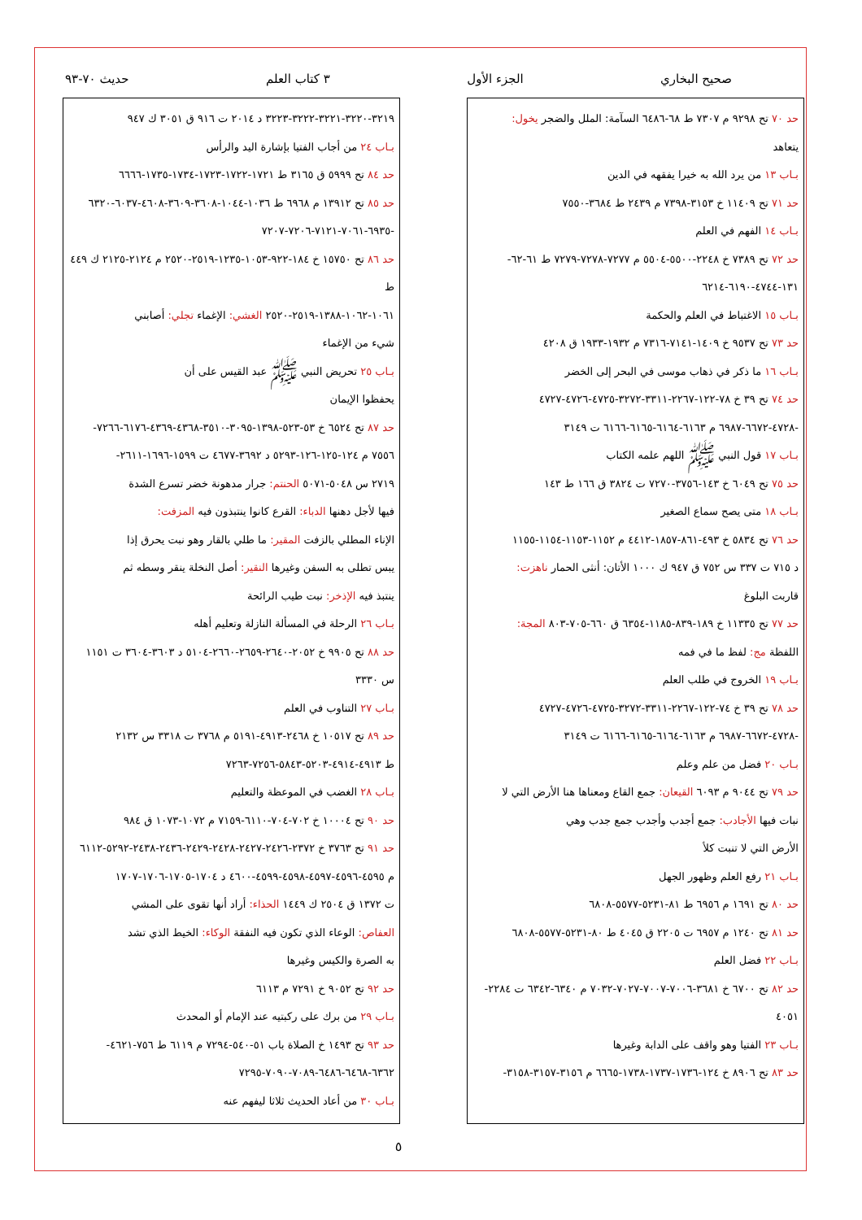صحيح البخاري الجزء الأول ٣ كتاب العلم حديث ٧٠-٩٣
حد ٧٠ تح ٩٢٩٨ م ٧٣٠٧ ط ٦٨-٦٤٨٦ السآمة: الملل والضجر يخول:
يتعاهد
بـاب ١٣ من يرد الله به خيرا يفقهه في الدين
حد ٧١ تح ١١٤٠٩ خ ٣١٥٣-٧٣٩٨ م ٢٤٣٩ ط ٣٦٨٤-٧٥٥٠
بـاب ١٤ الفهم في العلم
حد ٧٢ تح ٧٣٨٩ خ ٢٢٤٨-٥٥٠٠-٥٥٠٤ م ٧٢٧٧-٧٢٧٨-٧٢٧٩ ط ٦١-٦٢-
١٣١-٤٧٤٤-٦١٩٠-٦٢١٤
بـاب ١٥ الاغتباط في العلم والحكمة
حد ٧٣ تح ٩٥٣٧ خ ١٤٠٩-٧١٤١-٧٣١٦ م ١٩٣٢-١٩٣٣ ق ٤٢٠٨
بـاب ١٦ ما ذكر في ذهاب موسى في البحر إلى الخضر
حد ٧٤ تح ٣٩ خ ٧٨-١٢٢-٢٢٦٧-٣٣١١-٣٢٧٢-٤٧٢٥-٤٧٢٦-٤٧٢٧
-٤٧٢٨-٦٦٧٢-٦٩٨٧ م ٦١٦٣-٦١٦٤-٦١٦٥-٦١٦٦ ت ٣١٤٩
بـاب ١٧ قول النبي ﷺ اللهم علمه الكتاب
حد ٧٥ تح ٦٠٤٩ خ ١٤٣-٣٧٥٦-٧٢٧٠ ت ٣٨٢٤ ق ١٦٦ ط ١٤٣
بـاب ١٨ متى يصح سماع الصغير
حد ٧٦ تح ٥٨٣٤ خ ٤٩٣-٨٦١-١٨٥٧-٤٤١٢ م ١١٥٢-١١٥٣-١١٥٤-١١٥٥
د ٧١٥ ت ٣٣٧ س ٧٥٢ ق ٩٤٧ ك ١٠٠٠ الأتان: أنثى الحمار ناهزت:
قاربت البلوغ
حد ٧٧ تح ١١٣٣٥ خ ١٨٩-٨٣٩-١١٨٥-٦٣٥٤ ق ٦٦٠-٧٠٥-٨٠٣ المجة:
اللفظة مج: لفظ ما في فمه
بـاب ١٩ الخروج في طلب العلم
حد ٧٨ تح ٣٩ خ ٧٤-١٢٢-٢٢٦٧-٣٣١١-٣٢٧٢-٤٧٢٥-٤٧٢٦-٤٧٢٧
-٤٧٢٨-٦٦٧٢-٦٩٨٧ م ٦١٦٣-٦١٦٤-٦١٦٥-٦١٦٦ ت ٣١٤٩
بـاب ٢٠ فضل من علم وعلم
حد ٧٩ تح ٩٠٤٤ م ٦٠٩٣ القيعان: جمع القاع ومعناها هنا الأرض التي لا
نبات فيها الأجادب: جمع أجدب وأجدب جمع جدب وهي
الأرض التي لا تنبت كلأ
بـاب ٢١ رفع العلم وظهور الجهل
حد ٨٠ تح ١٦٩١ م ٦٩٥٦ ط ٨١-٥٢٣١-٥٥٧٧-٦٨٠٨
حد ٨١ تح ١٢٤٠ م ٦٩٥٧ ت ٢٢٠٥ ق ٤٠٤٥ ط ٨٠-٥٢٣١-٥٥٧٧-٦٨٠٨
بـاب ٢٢ فضل العلم
حد ٨٢ تح ٦٧٠٠ خ ٣٦٨١-٧٠٠٦-٧٠٠٧-٧٠٢٧-٧٠٣٢ م ٦٣٤٠-٦٣٤٢ ت ٢٢٨٤-
٤٠٥١
بـاب ٢٣ الفتيا وهو واقف على الدابة وغيرها
حد ٨٣ تح ٨٩٠٦ خ ١٢٤-١٧٣٦-١٧٣٧-١٧٣٨-٦٦٦٥ م ٣١٥٦-٣١٥٧-٣١٥٨-
٣٢١٩-٣٢٢٠-٣٢٢١-٣٢٢٢-٣٢٢٣ د ٢٠١٤ ت ٩١٦ ق ٣٠٥١ ك ٩٤٧
بـاب ٢٤ من أجاب الفتيا بإشارة اليد والرأس
حد ٨٤ تح ٥٩٩٩ ق ٣١٦٥ ط ١٧٢١-١٧٢٢-١٧٢٣-١٧٣٤-١٧٣٥-٦٦٦٦
حد ٨٥ تح ١٣٩١٢ م ٦٩٦٨ ط ١٠٣٦-١٠٤٤-٣٦٠٨-٣٦٠٩-٤٦٠٨-٦٠٣٧-٦٣٢٠
-٦٩٣٥-٧٠٦١-٧١٢١-٧٢٠٦-٧٢٠٧
حد ٨٦ تح ١٥٧٥٠ خ ١٨٤-٩٢٢-١٠٥٣-١٢٣٥-٢٥١٩-٢٥٢٠ م ٢١٢٤-٢١٢٥ ك ٤٤٩ ط
١٠٦١-١٠٦٢-١٣٨٨-٢٥١٩-٢٥٢٠ الغشي: الإغماء تجلي: أصابني
شيء من الإغماء
بـاب ٢٥ تحريض النبي ﷺ عبد القيس على أن
يحفظوا الإيمان
حد ٨٧ تح ٦٥٢٤ خ ٥٣-٥٢٣-١٣٩٨-٣٠٩٥-٣٥١٠-٤٣٦٨-٤٣٦٩-٦١٧٦-٧٢٦٦-
٧٥٥٦ م ١٢٤-١٢٥-١٢٦-٥٢٩٣ د ٣٦٩٢-٤٦٧٧ ت ١٥٩٩-١٦٩٦-٢٦١١-
٢٧١٩ س ٥٠٤٨-٥٠٧١ الحنتم: جرار مدهونة خضر تسرع الشدة
فيها لأجل دهنها الدباء: القرع كانوا ينتبذون فيه المزفت:
الإناء المطلي بالزفت المقير: ما طلي بالقار وهو نبت يحرق إذا
يبس تطلى به السفن وغيرها النقير: أصل النخلة ينقر وسطه ثم
ينتبذ فيه الإذخر: نبت طيب الرائحة
بـاب ٢٦ الرحلة في المسألة النازلة وتعليم أهله
حد ٨٨ تح ٩٩٠٥ خ ٢٠٥٢-٢٦٤٠-٢٦٥٩-٢٦٦٠-٥١٠٤ د ٣٦٠٣-٣٦٠٤ ت ١١٥١
س ٣٣٣٠
بـاب ٢٧ التناوب في العلم
حد ٨٩ تح ١٠٥١٧ خ ٢٤٦٨-٤٩١٣-٥١٩١ م ٣٧٦٨ ت ٣٣١٨ س ٢١٣٢
ط ٤٩١٣-٤٩١٤-٥٢٠٣-٥٨٤٣-٧٢٥٦-٧٢٦٣
بـاب ٢٨ الغضب في الموعظة والتعليم
حد ٩٠ تح ١٠٠٠٤ خ ٧٠٢-٧٠٤-٦١١٠-٧١٥٩ م ١٠٧٢-١٠٧٣ ق ٩٨٤
حد ٩١ تح ٣٧٦٣ خ ٢٣٧٢-٢٤٢٦-٢٤٢٧-٢٤٢٨-٢٤٢٩-٢٤٣٦-٢٤٣٨-٥٢٩٢-٦١١٢
م ٤٥٩٥-٤٥٩٦-٤٥٩٧-٤٥٩٨-٤٥٩٩-٤٦٠٠ د ١٧٠٤-١٧٠٥-١٧٠٦-١٧٠٧
ت ١٣٧٢ ق ٢٥٠٤ ك ١٤٤٩ الحذاء: أراد أنها تقوى على المشي
العفاص: الوعاء الذي تكون فيه النفقة الوكاء: الخيط الذي تشد
به الصرة والكيس وغيرها
حد ٩٢ تح ٩٠٥٢ خ ٧٢٩١ م ٦١١٣
بـاب ٢٩ من برك على ركبتيه عند الإمام أو المحدث
حد ٩٣ تح ١٤٩٣ خ الصلاة باب ٥١-٥٤٠-٧٢٩٤ م ٦١١٩ ط ٧٥٦-٤٦٢١-
٦٣٦٢-٦٤٦٨-٦٤٨٦-٧٠٨٩-٧٠٩٠-٧٢٩٥
بـاب ٣٠ من أعاد الحديث ثلاثا ليفهم عنه
٥